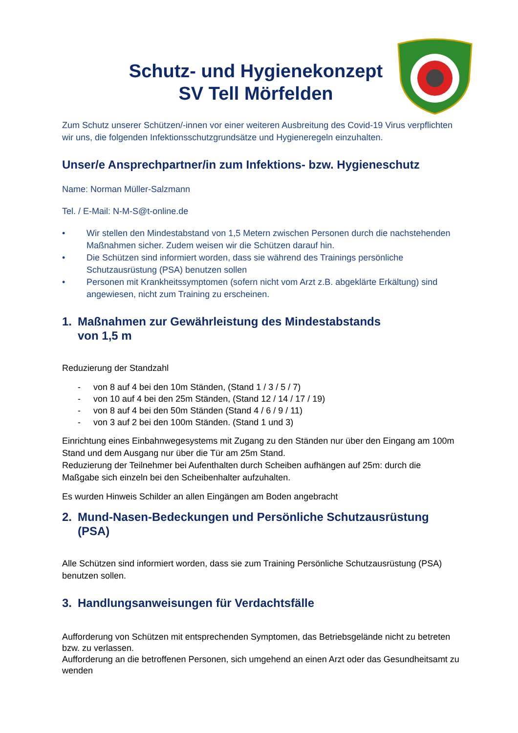Schutz- und Hygienekonzept
SV Tell Mörfelden
Zum Schutz unserer Schützen/-innen vor einer weiteren Ausbreitung des Covid-19 Virus verpflichten wir uns, die folgenden Infektionsschutzgrundsätze und Hygieneregeln einzuhalten.
Unser/e Ansprechpartner/in zum Infektions- bzw. Hygieneschutz
Name: Norman Müller-Salzmann
Tel. / E-Mail: N-M-S@t-online.de
• Wir stellen den Mindestabstand von 1,5 Metern zwischen Personen durch die nachstehenden Maßnahmen sicher. Zudem weisen wir die Schützen darauf hin.
• Die Schützen sind informiert worden, dass sie während des Trainings persönliche Schutzausrüstung (PSA) benutzen sollen
• Personen mit Krankheitssymptomen (sofern nicht vom Arzt z.B. abgeklärte Erkältung) sind angewiesen, nicht zum Training zu erscheinen.
1. Maßnahmen zur Gewährleistung des Mindestabstands
von 1,5 m
Reduzierung der Standzahl
- von 8 auf 4 bei den 10m Ständen, (Stand 1 / 3 / 5 / 7)
- von 10 auf 4 bei den 25m Ständen, (Stand 12 / 14 / 17 / 19)
- von 8 auf 4 bei den 50m Ständen (Stand 4 / 6 / 9 / 11)
- von 3 auf 2 bei den 100m Ständen. (Stand 1 und 3)
Einrichtung eines Einbahnwegesystems mit Zugang zu den Ständen nur über den Eingang am 100m Stand und dem Ausgang nur über die Tür am 25m Stand.
Reduzierung der Teilnehmer bei Aufenthalten durch Scheiben aufhängen auf 25m: durch die Maßgabe sich einzeln bei den Scheibenhalter aufzuhalten.
Es wurden Hinweis Schilder an allen Eingängen am Boden angebracht
2. Mund-Nasen-Bedeckungen und Persönliche Schutzausrüstung (PSA)
Alle Schützen sind informiert worden, dass sie zum Training Persönliche Schutzausrüstung (PSA) benutzen sollen.
3. Handlungsanweisungen für Verdachtsfälle
Aufforderung von Schützen mit entsprechenden Symptomen, das Betriebsgelände nicht zu betreten bzw. zu verlassen.
Aufforderung an die betroffenen Personen, sich umgehend an einen Arzt oder das Gesundheitsamt zu wenden